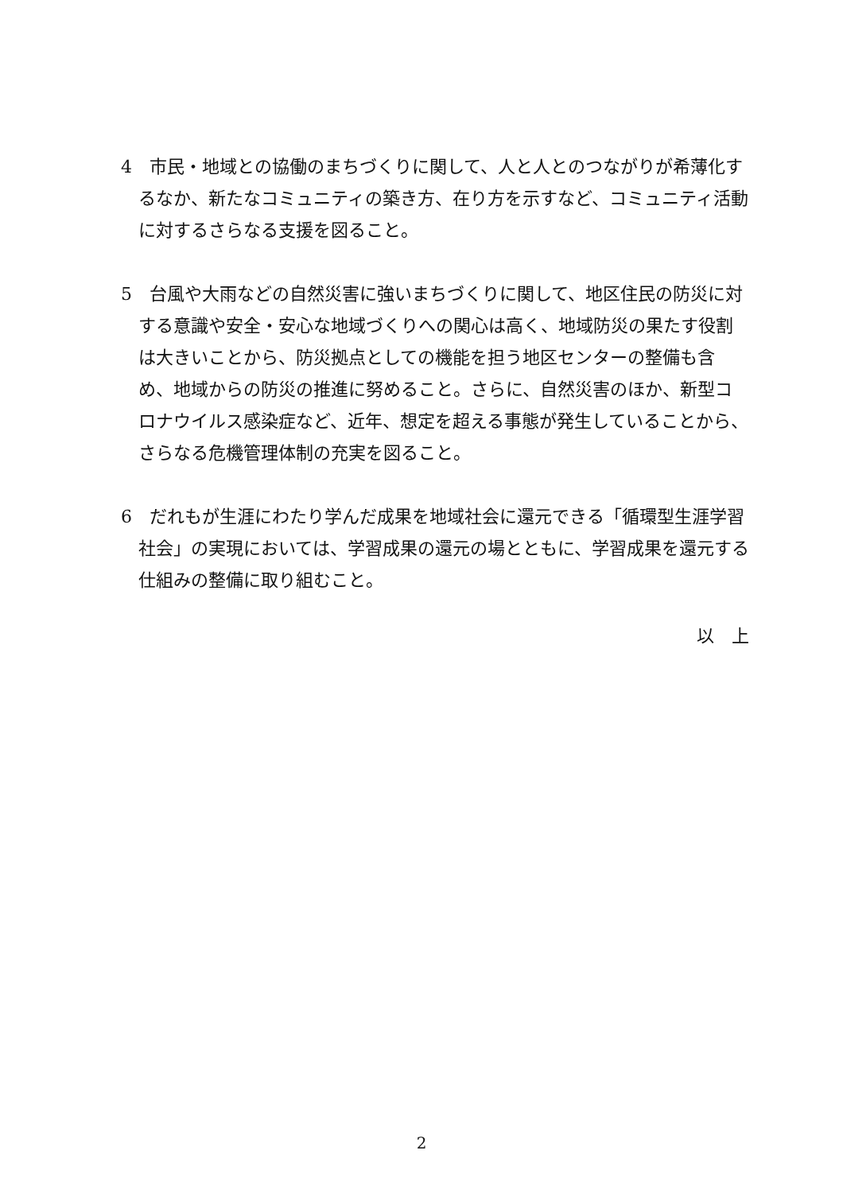4　市民・地域との協働のまちづくりに関して、人と人とのつながりが希薄化するなか、新たなコミュニティの築き方、在り方を示すなど、コミュニティ活動に対するさらなる支援を図ること。
5　台風や大雨などの自然災害に強いまちづくりに関して、地区住民の防災に対する意識や安全・安心な地域づくりへの関心は高く、地域防災の果たす役割は大きいことから、防災拠点としての機能を担う地区センターの整備も含め、地域からの防災の推進に努めること。さらに、自然災害のほか、新型コロナウイルス感染症など、近年、想定を超える事態が発生していることから、さらなる危機管理体制の充実を図ること。
6　だれもが生涯にわたり学んだ成果を地域社会に還元できる「循環型生涯学習社会」の実現においては、学習成果の還元の場とともに、学習成果を還元する仕組みの整備に取り組むこと。
以　上
2